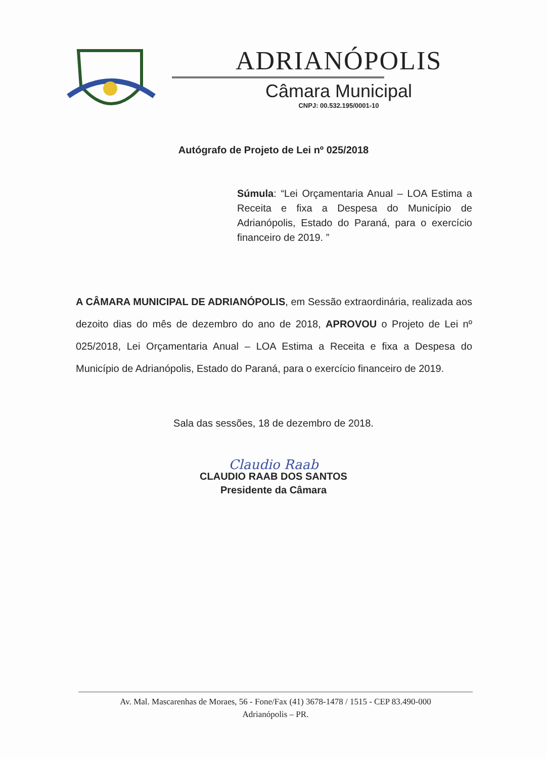ADRIANÓPOLIS
Câmara Municipal
CNPJ: 00.532.195/0001-10
Autógrafo de Projeto de Lei nº 025/2018
Súmula: “Lei Orçamentaria Anual – LOA Estima a Receita e fixa a Despesa do Município de Adrianópolis, Estado do Paraná, para o exercício financeiro de 2019. ”
A CÂMARA MUNICIPAL DE ADRIANÓPOLIS, em Sessão extraordinária, realizada aos dezoito dias do mês de dezembro do ano de 2018, APROVOU o Projeto de Lei nº 025/2018, Lei Orçamentaria Anual – LOA Estima a Receita e fixa a Despesa do Município de Adrianópolis, Estado do Paraná, para o exercício financeiro de 2019.
Sala das sessões, 18 de dezembro de 2018.
Claudio Raab
CLAUDIO RAAB DOS SANTOS
Presidente da Câmara
Av. Mal. Mascarenhas de Moraes, 56 - Fone/Fax (41) 3678-1478 / 1515 - CEP 83.490-000
Adrianópolis – PR.